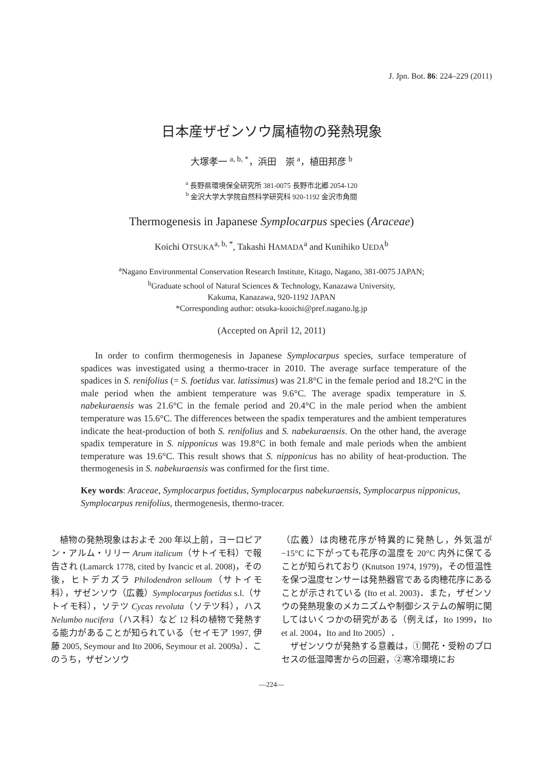J. Jpn. Bot. 86: 224–229 (2011)
日本産ザゼンソウ属植物の発熱現象
大塚孝一 <sup>a, b, *</sup>，浜田　崇 <sup>a</sup>，植田邦彦 <sup>b</sup>
<sup>a</sup> 長野県環境保全研究所 381-0075 長野市北郷 2054-120
<sup>b</sup> 金沢大学大学院自然科学研究科 920-1192 金沢市角間
Thermogenesis in Japanese Symplocarpus species (Araceae)
Koichi OTSUKA<sup>a, b, *</sup>, Takashi HAMADA<sup>a</sup> and Kunihiko UEDA<sup>b</sup>
<sup>a</sup> Nagano Environmental Conservation Research Institute, Kitago, Nagano, 381-0075 JAPAN;
<sup>b</sup> Graduate school of Natural Sciences & Technology, Kanazawa University,
Kakuma, Kanazawa, 920-1192 JAPAN
*Corresponding author: otsuka-kooichi@pref.nagano.lg.jp
(Accepted on April 12, 2011)
In order to confirm thermogenesis in Japanese Symplocarpus species, surface temperature of spadices was investigated using a thermo-tracer in 2010. The average surface temperature of the spadices in S. renifolius (= S. foetidus var. latissimus) was 21.8°C in the female period and 18.2°C in the male period when the ambient temperature was 9.6°C. The average spadix temperature in S. nabekuraensis was 21.6°C in the female period and 20.4°C in the male period when the ambient temperature was 15.6°C. The differences between the spadix temperatures and the ambient temperatures indicate the heat-production of both S. renifolius and S. nabekuraensis. On the other hand, the average spadix temperature in S. nipponicus was 19.8°C in both female and male periods when the ambient temperature was 19.6°C. This result shows that S. nipponicus has no ability of heat-production. The thermogenesis in S. nabekuraensis was confirmed for the first time.
Key words: Araceae, Symplocarpus foetidus, Symplocarpus nabekuraensis, Symplocarpus nipponicus, Symplocarpus renifolius, thermogenesis, thermo-tracer.
　植物の発熱現象はおよそ 200 年以上前，ヨーロピアン・アルム・リリー Arum italicum（サトイモ科）で報告され (Lamarck 1778, cited by Ivancic et al. 2008)，その後，ヒトデカズラ Philodendron selloum（サトイモ科），ザゼンソウ（広義）Symplocarpus foetidus s.l.（サトイモ科），ソテツ Cycas revoluta（ソテツ科），ハス Nelumbo nucifera（ハス科）など 12 科の植物で発熱する能力があることが知られている（セイモア 1997, 伊藤 2005, Seymour and Ito 2006, Seymour et al. 2009a）．このうち，ザゼンソウ
（広義）は肉穂花序が特異的に発熱し，外気温が −15°C に下がっても花序の温度を 20°C 内外に保てることが知られており (Knutson 1974, 1979)，その恒温性を保つ温度センサーは発熱器官である肉穂花序にあることが示されている (Ito et al. 2003)．また，ザゼンソウの発熱現象のメカニズムや制御システムの解明に関してはいくつかの研究がある（例えば，Ito 1999，Ito et al. 2004，Ito and Ito 2005）．
　ザゼンソウが発熱する意義は，①開花・受粉のプロセスの低温障害からの回避，②寒冷環境にお
—224—